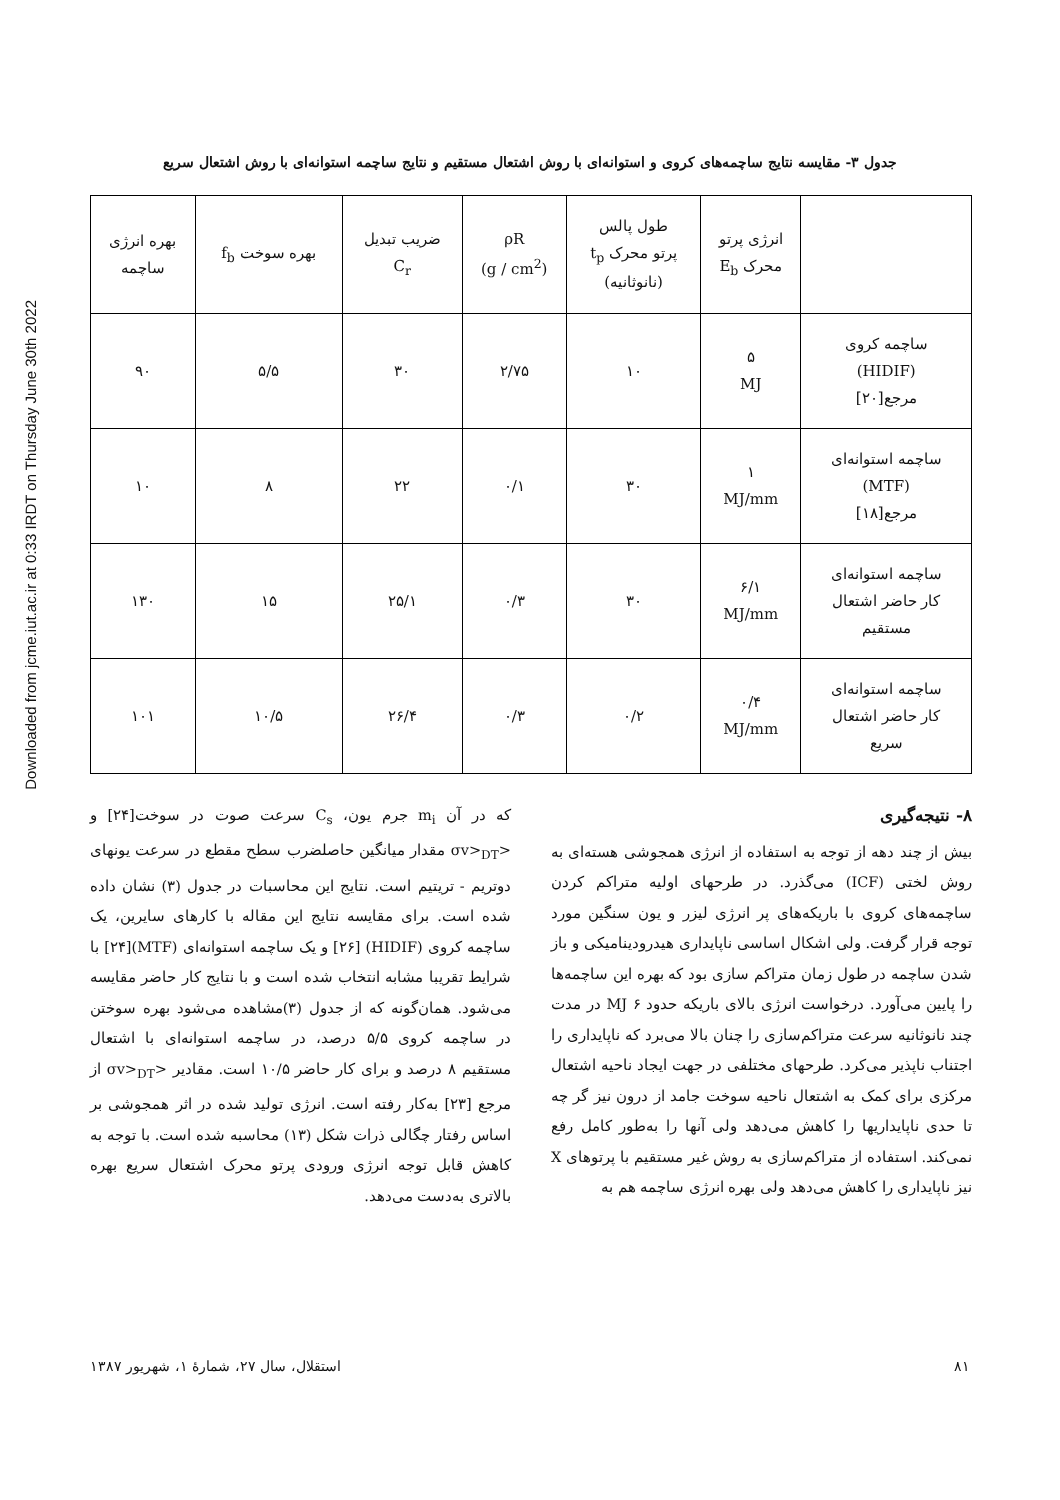Downloaded from jcme.iut.ac.ir at 0:33 IRDT on Thursday June 30th 2022
جدول ۳- مقایسه نتایج ساچمه‌های کروی و استوانه‌ای با روش اشتعال مستقیم و نتایج ساچمه استوانه‌ای با روش اشتعال سریع
| | انرژی پرتو محرک E<sub>b</sub> | طول پالس پرتو محرک t<sub>p</sub> (نانوثانیه) | ρR (g / cm<sup>2</sup>) | ضریب تبدیل C<sub>r</sub> | بهره سوخت f<sub>b</sub> | بهره انرژی ساچمه |
| --- | --- | --- | --- | --- | --- | --- |
| ساچمه کروی (HIDIF) مرجع[۲۰] | ۵ MJ | ۱۰ | ۲/۷۵ | ۳۰ | ۵/۵ | ۹۰ |
| ساچمه استوانه‌ای (MTF) مرجع[۱۸] | ۱ MJ/mm | ۳۰ | ۰/۱ | ۲۲ | ۸ | ۱۰ |
| ساچمه استوانه‌ای کار حاضر اشتعال مستقیم | ۶/۱ MJ/mm | ۳۰ | ۰/۳ | ۲۵/۱ | ۱۵ | ۱۳۰ |
| ساچمه استوانه‌ای کار حاضر اشتعال سریع | ۰/۴ MJ/mm | ۰/۲ | ۰/۳ | ۲۶/۴ | ۱۰/۵ | ۱۰۱ |
که در آن m<sub>i</sub> جرم یون، C<sub>s</sub> سرعت صوت در سوخت[۲۴] و <σv><sub>DT</sub> مقدار میانگین حاصلضرب سطح مقطع در سرعت یونهای دوتریم - تریتیم است. نتایج این محاسبات در جدول (۳) نشان داده شده است. برای مقایسه نتایج این مقاله با کارهای سایرین، یک ساچمه کروی (HIDIF) [۲۶] و یک ساچمه استوانه‌ای (MTF)[۲۴] با شرایط تقریبا مشابه انتخاب شده است و با نتایج کار حاضر مقایسه می‌شود. همان‌گونه که از جدول (۳)مشاهده می‌شود بهره سوختن در ساچمه کروی ۵/۵ درصد، در ساچمه استوانه‌ای با اشتعال مستقیم ۸ درصد و برای کار حاضر ۱۰/۵ است. مقادیر <σv><sub>DT</sub> از مرجع [۲۳] به‌کار رفته است. انرژی تولید شده در اثر همجوشی بر اساس رفتار چگالی ذرات شکل (۱۳) محاسبه شده است. با توجه به کاهش قابل توجه انرژی ورودی پرتو محرک اشتعال سریع بهره بالاتری به‌دست می‌دهد.
۸- نتیجه‌گیری
بیش از چند دهه از توجه به استفاده از انرژی همجوشی هسته‌ای به روش لختی (ICF) می‌گذرد. در طرحهای اولیه متراکم کردن ساچمه‌های کروی با باریکه‌های پر انرژی لیزر و یون سنگین مورد توجه قرار گرفت. ولی اشکال اساسی ناپایداری هیدرودینامیکی و باز شدن ساچمه در طول زمان متراکم سازی بود که بهره این ساچمه‌ها را پایین می‌آورد. درخواست انرژی بالای باریکه حدود MJ ۶ در مدت چند نانوثانیه سرعت متراکم‌سازی را چنان بالا می‌برد که ناپایداری را اجتناب ناپذیر می‌کرد. طرحهای مختلفی در جهت ایجاد ناحیه اشتعال مرکزی برای کمک به اشتعال ناحیه سوخت جامد از درون نیز گر چه تا حدی ناپایداریها را کاهش می‌دهد ولی آنها را به‌طور کامل رفع نمی‌کند. استفاده از متراکم‌سازی به روش غیر مستقیم با پرتوهای X نیز ناپایداری را کاهش می‌دهد ولی بهره انرژی ساچمه هم به
استقلال، سال ۲۷، شمارهٔ ۱، شهریور ۱۳۸۷ ۸۱